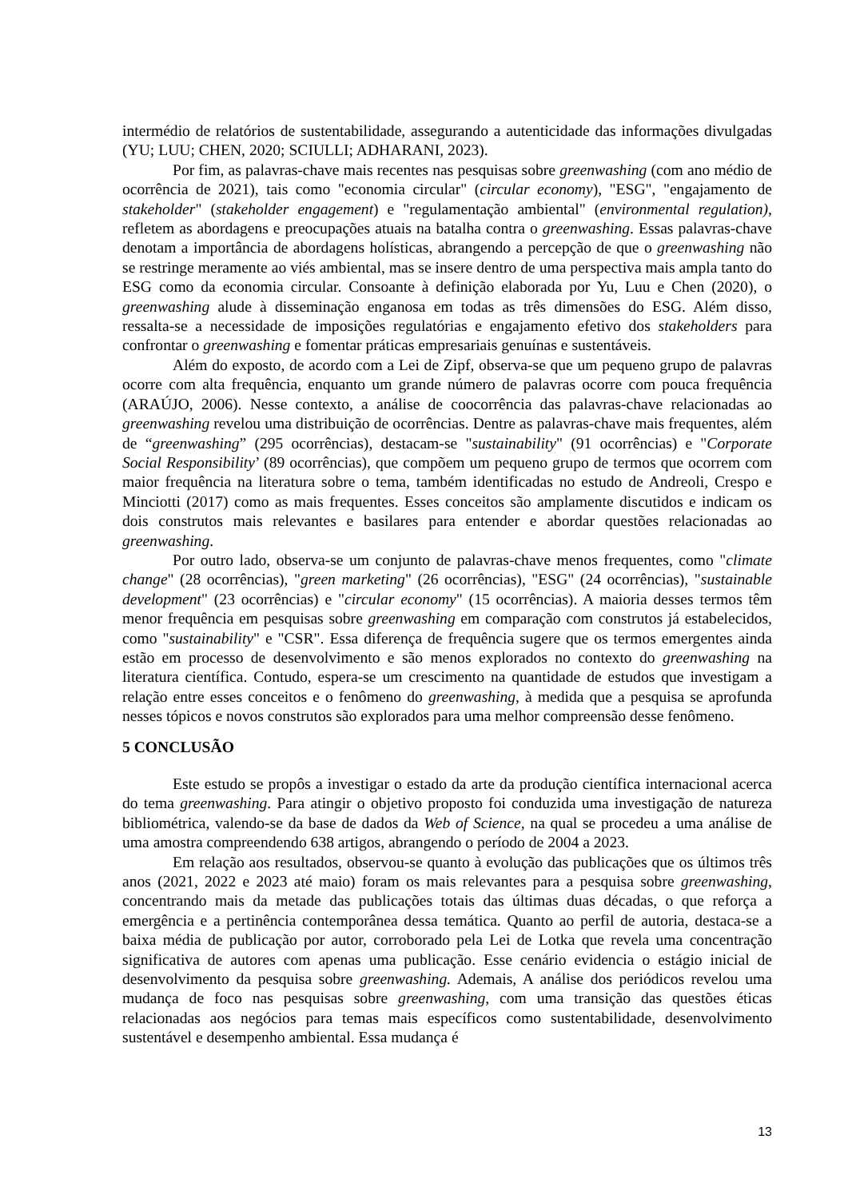intermédio de relatórios de sustentabilidade, assegurando a autenticidade das informações divulgadas (YU; LUU; CHEN, 2020; SCIULLI; ADHARANI, 2023).
Por fim, as palavras-chave mais recentes nas pesquisas sobre greenwashing (com ano médio de ocorrência de 2021), tais como "economia circular" (circular economy), "ESG", "engajamento de stakeholder" (stakeholder engagement) e "regulamentação ambiental" (environmental regulation), refletem as abordagens e preocupações atuais na batalha contra o greenwashing. Essas palavras-chave denotam a importância de abordagens holísticas, abrangendo a percepção de que o greenwashing não se restringe meramente ao viés ambiental, mas se insere dentro de uma perspectiva mais ampla tanto do ESG como da economia circular. Consoante à definição elaborada por Yu, Luu e Chen (2020), o greenwashing alude à disseminação enganosa em todas as três dimensões do ESG. Além disso, ressalta-se a necessidade de imposições regulatórias e engajamento efetivo dos stakeholders para confrontar o greenwashing e fomentar práticas empresariais genuínas e sustentáveis.
Além do exposto, de acordo com a Lei de Zipf, observa-se que um pequeno grupo de palavras ocorre com alta frequência, enquanto um grande número de palavras ocorre com pouca frequência (ARAÚJO, 2006). Nesse contexto, a análise de coocorrência das palavras-chave relacionadas ao greenwashing revelou uma distribuição de ocorrências. Dentre as palavras-chave mais frequentes, além de “greenwashing” (295 ocorrências), destacam-se "sustainability" (91 ocorrências) e "Corporate Social Responsibility’ (89 ocorrências), que compõem um pequeno grupo de termos que ocorrem com maior frequência na literatura sobre o tema, também identificadas no estudo de Andreoli, Crespo e Minciotti (2017) como as mais frequentes. Esses conceitos são amplamente discutidos e indicam os dois construtos mais relevantes e basilares para entender e abordar questões relacionadas ao greenwashing.
Por outro lado, observa-se um conjunto de palavras-chave menos frequentes, como "climate change" (28 ocorrências), "green marketing" (26 ocorrências), "ESG" (24 ocorrências), "sustainable development" (23 ocorrências) e "circular economy" (15 ocorrências). A maioria desses termos têm menor frequência em pesquisas sobre greenwashing em comparação com construtos já estabelecidos, como "sustainability" e "CSR". Essa diferença de frequência sugere que os termos emergentes ainda estão em processo de desenvolvimento e são menos explorados no contexto do greenwashing na literatura científica. Contudo, espera-se um crescimento na quantidade de estudos que investigam a relação entre esses conceitos e o fenômeno do greenwashing, à medida que a pesquisa se aprofunda nesses tópicos e novos construtos são explorados para uma melhor compreensão desse fenômeno.
5 CONCLUSÃO
Este estudo se propôs a investigar o estado da arte da produção científica internacional acerca do tema greenwashing. Para atingir o objetivo proposto foi conduzida uma investigação de natureza bibliométrica, valendo-se da base de dados da Web of Science, na qual se procedeu a uma análise de uma amostra compreendendo 638 artigos, abrangendo o período de 2004 a 2023.
Em relação aos resultados, observou-se quanto à evolução das publicações que os últimos três anos (2021, 2022 e 2023 até maio) foram os mais relevantes para a pesquisa sobre greenwashing, concentrando mais da metade das publicações totais das últimas duas décadas, o que reforça a emergência e a pertinência contemporânea dessa temática. Quanto ao perfil de autoria, destaca-se a baixa média de publicação por autor, corroborado pela Lei de Lotka que revela uma concentração significativa de autores com apenas uma publicação. Esse cenário evidencia o estágio inicial de desenvolvimento da pesquisa sobre greenwashing. Ademais, A análise dos periódicos revelou uma mudança de foco nas pesquisas sobre greenwashing, com uma transição das questões éticas relacionadas aos negócios para temas mais específicos como sustentabilidade, desenvolvimento sustentável e desempenho ambiental. Essa mudança é
13